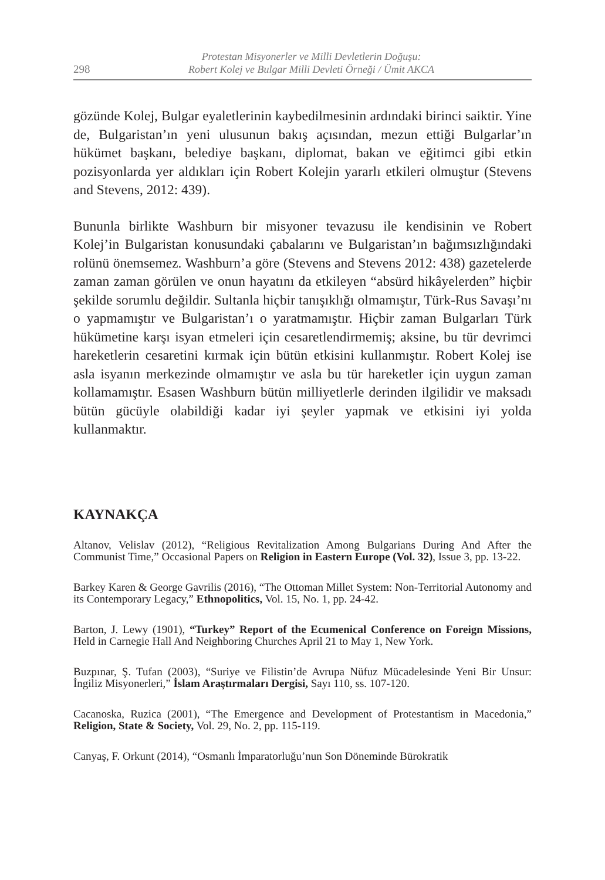298
Protestan Misyonerler ve Milli Devletlerin Doğuşu:
Robert Kolej ve Bulgar Milli Devleti Örneği / Ümit AKCA
gözünde Kolej, Bulgar eyaletlerinin kaybedilmesinin ardındaki birinci saiktir. Yine de, Bulgaristan’ın yeni ulusunun bakış açısından, mezun ettiği Bulgarlar’ın hükümet başkanı, belediye başkanı, diplomat, bakan ve eğitimci gibi etkin pozisyonlarda yer aldıkları için Robert Kolejin yararlı etkileri olmuştur (Stevens and Stevens, 2012: 439).
Bununla birlikte Washburn bir misyoner tevazusu ile kendisinin ve Robert Kolej’in Bulgaristan konusundaki çabalarını ve Bulgaristan’ın bağımsızlığındaki rolünü önemsemez. Washburn’a göre (Stevens and Stevens 2012: 438) gazetelerde zaman zaman görülen ve onun hayatını da etkileyen “absürd hikâyelerden” hiçbir şekilde sorumlu değildir. Sultanla hiçbir tanışıklığı olmamıştır, Türk-Rus Savaşı’nı o yapmamıştır ve Bulgaristan’ı o yaratmamıştır. Hiçbir zaman Bulgarları Türk hükümetine karşı isyan etmeleri için cesaretlendirmemiş; aksine, bu tür devrimci hareketlerin cesaretini kırmak için bütün etkisini kullanmıştır. Robert Kolej ise asla isyanın merkezinde olmamıştır ve asla bu tür hareketler için uygun zaman kollamamıştır. Esasen Washburn bütün milliyetlerle derinden ilgilidir ve maksadı bütün gücüyle olabildiği kadar iyi şeyler yapmak ve etkisini iyi yolda kullanmaktır.
KAYNAKÇA
Altanov, Velislav (2012), “Religious Revitalization Among Bulgarians During And After the Communist Time,” Occasional Papers on Religion in Eastern Europe (Vol. 32), Issue 3, pp. 13-22.
Barkey Karen & George Gavrilis (2016), “The Ottoman Millet System: Non-Territorial Autonomy and its Contemporary Legacy,” Ethnopolitics, Vol. 15, No. 1, pp. 24-42.
Barton, J. Lewy (1901), “Turkey” Report of the Ecumenical Conference on Foreign Missions, Held in Carnegie Hall And Neighboring Churches April 21 to May 1, New York.
Buzpınar, Ş. Tufan (2003), “Suriye ve Filistin’de Avrupa Nüfuz Mücadelesinde Yeni Bir Unsur: İngiliz Misyonerleri,” İslam Araştırmaları Dergisi, Sayı 110, ss. 107-120.
Cacanoska, Ruzica (2001), “The Emergence and Development of Protestantism in Macedonia,” Religion, State & Society, Vol. 29, No. 2, pp. 115-119.
Canyaş, F. Orkunt (2014), “Osmanlı İmparatorluğu’nun Son Döneminde Bürokratik